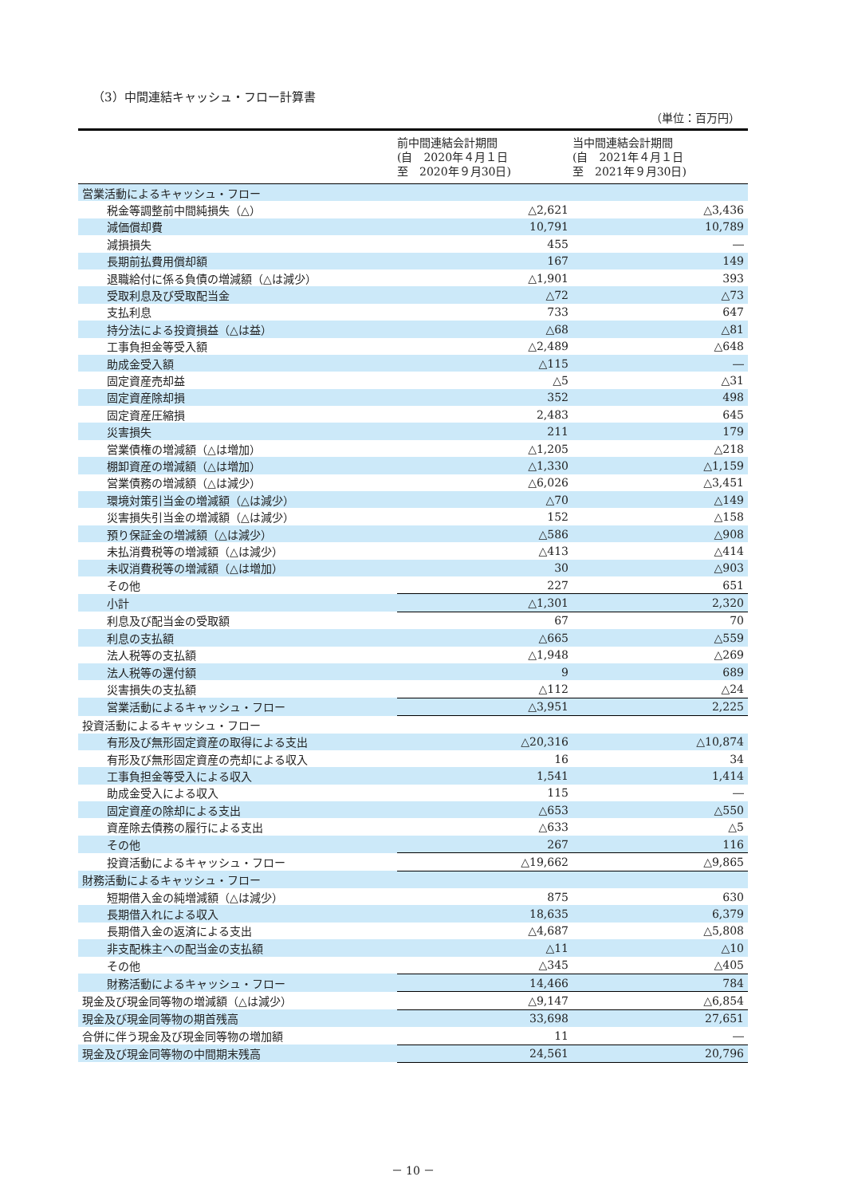（3）中間連結キャッシュ・フロー計算書
（単位：百万円）
| | 前中間連結会計期間 (自 2020年４月１日 至 2020年９月30日) | 当中間連結会計期間 (自 2021年４月１日 至 2021年９月30日) |
| --- | --- | --- |
| 営業活動によるキャッシュ・フロー | | |
| 税金等調整前中間純損失（△） | △2,621 | △3,436 |
| 減価償却費 | 10,791 | 10,789 |
| 減損損失 | 455 | ― |
| 長期前払費用償却額 | 167 | 149 |
| 退職給付に係る負債の増減額（△は減少） | △1,901 | 393 |
| 受取利息及び受取配当金 | △72 | △73 |
| 支払利息 | 733 | 647 |
| 持分法による投資損益（△は益） | △68 | △81 |
| 工事負担金等受入額 | △2,489 | △648 |
| 助成金受入額 | △115 | ― |
| 固定資産売却益 | △5 | △31 |
| 固定資産除却損 | 352 | 498 |
| 固定資産圧縮損 | 2,483 | 645 |
| 災害損失 | 211 | 179 |
| 営業債権の増減額（△は増加） | △1,205 | △218 |
| 棚卸資産の増減額（△は増加） | △1,330 | △1,159 |
| 営業債務の増減額（△は減少） | △6,026 | △3,451 |
| 環境対策引当金の増減額（△は減少） | △70 | △149 |
| 災害損失引当金の増減額（△は減少） | 152 | △158 |
| 預り保証金の増減額（△は減少） | △586 | △908 |
| 未払消費税等の増減額（△は減少） | △413 | △414 |
| 未収消費税等の増減額（△は増加） | 30 | △903 |
| その他 | 227 | 651 |
| 小計 | △1,301 | 2,320 |
| 利息及び配当金の受取額 | 67 | 70 |
| 利息の支払額 | △665 | △559 |
| 法人税等の支払額 | △1,948 | △269 |
| 法人税等の還付額 | 9 | 689 |
| 災害損失の支払額 | △112 | △24 |
| 営業活動によるキャッシュ・フロー | △3,951 | 2,225 |
| 投資活動によるキャッシュ・フロー | | |
| 有形及び無形固定資産の取得による支出 | △20,316 | △10,874 |
| 有形及び無形固定資産の売却による収入 | 16 | 34 |
| 工事負担金等受入による収入 | 1,541 | 1,414 |
| 助成金受入による収入 | 115 | ― |
| 固定資産の除却による支出 | △653 | △550 |
| 資産除去債務の履行による支出 | △633 | △5 |
| その他 | 267 | 116 |
| 投資活動によるキャッシュ・フロー | △19,662 | △9,865 |
| 財務活動によるキャッシュ・フロー | | |
| 短期借入金の純増減額（△は減少） | 875 | 630 |
| 長期借入れによる収入 | 18,635 | 6,379 |
| 長期借入金の返済による支出 | △4,687 | △5,808 |
| 非支配株主への配当金の支払額 | △11 | △10 |
| その他 | △345 | △405 |
| 財務活動によるキャッシュ・フロー | 14,466 | 784 |
| 現金及び現金同等物の増減額（△は減少） | △9,147 | △6,854 |
| 現金及び現金同等物の期首残高 | 33,698 | 27,651 |
| 合併に伴う現金及び現金同等物の増加額 | 11 | ― |
| 現金及び現金同等物の中間期末残高 | 24,561 | 20,796 |
－ 10 －